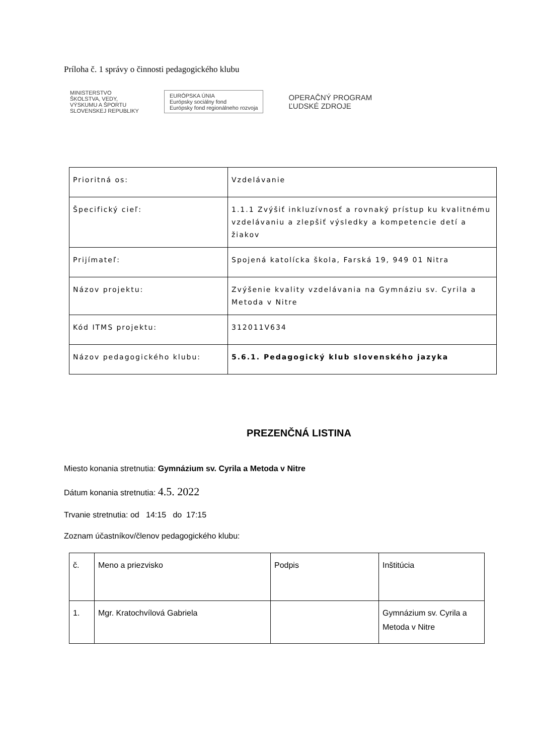Príloha č. 1 správy o činnosti pedagogického klubu
MINISTERSTVO
ŠKOLSTVA, VEDY,
VÝSKUMU A ŠPORTU
SLOVENSKEJ REPUBLIKY
EURÓPSKA ÚNIA
Európsky sociálny fond
Európsky fond regionálneho rozvoja
OPERAČNÝ PROGRAM
ĽUDSKÉ ZDROJE
| Prioritná os: | Vzdelávanie |
| Špecifický cieľ: | 1.1.1 Zvýšiť inkluzívnosť a rovnaký prístup ku kvalitnému vzdelávaniu a zlepšiť výsledky a kompetencie detí a žiakov |
| Prijímateľ: | Spojená katolícka škola, Farská 19, 949 01 Nitra |
| Názov projektu: | Zvýšenie kvality vzdelávania na Gymnáziu sv. Cyrila a Metoda v Nitre |
| Kód ITMS projektu: | 312011V634 |
| Názov pedagogického klubu: | 5.6.1. Pedagogický klub slovenského jazyka |
PREZENČNÁ LISTINA
Miesto konania stretnutia: Gymnázium sv. Cyrila a Metoda v Nitre
Dátum konania stretnutia: 4.5. 2022
Trvanie stretnutia: od 14:15 do 17:15
Zoznam účastníkov/členov pedagogického klubu:
| č. | Meno a priezvisko | Podpis | Inštitúcia |
| --- | --- | --- | --- |
| 1. | Mgr. Kratochvílová Gabriela | | Gymnázium sv. Cyrila a Metoda v Nitre |